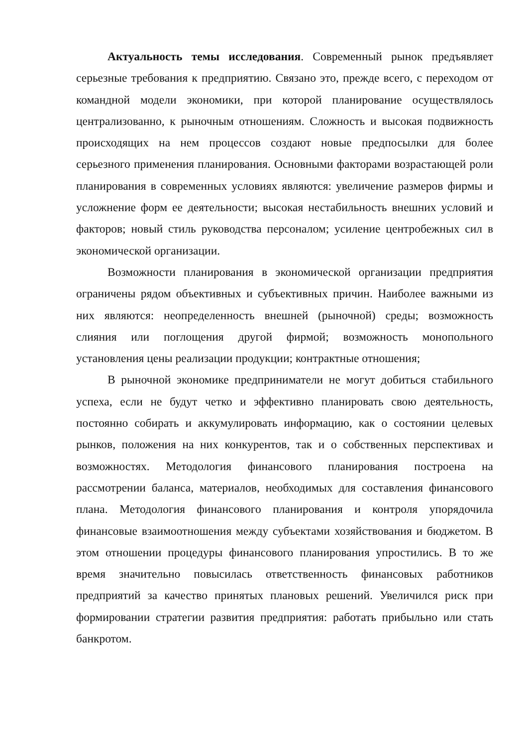Актуальность темы исследования. Современный рынок предъявляет серьезные требования к предприятию. Связано это, прежде всего, с переходом от командной модели экономики, при которой планирование осуществлялось централизованно, к рыночным отношениям. Сложность и высокая подвижность происходящих на нем процессов создают новые предпосылки для более серьезного применения планирования. Основными факторами возрастающей роли планирования в современных условиях являются: увеличение размеров фирмы и усложнение форм ее деятельности; высокая нестабильность внешних условий и факторов; новый стиль руководства персоналом; усиление центробежных сил в экономической организации.
Возможности планирования в экономической организации предприятия ограничены рядом объективных и субъективных причин. Наиболее важными из них являются: неопределенность внешней (рыночной) среды; возможность слияния или поглощения другой фирмой; возможность монопольного установления цены реализации продукции; контрактные отношения;
В рыночной экономике предприниматели не могут добиться стабильного успеха, если не будут четко и эффективно планировать свою деятельность, постоянно собирать и аккумулировать информацию, как о состоянии целевых рынков, положения на них конкурентов, так и о собственных перспективах и возможностях. Методология финансового планирования построена на рассмотрении баланса, материалов, необходимых для составления финансового плана. Методология финансового планирования и контроля упорядочила финансовые взаимоотношения между субъектами хозяйствования и бюджетом. В этом отношении процедуры финансового планирования упростились. В то же время значительно повысилась ответственность финансовых работников предприятий за качество принятых плановых решений. Увеличился риск при формировании стратегии развития предприятия: работать прибыльно или стать банкротом.